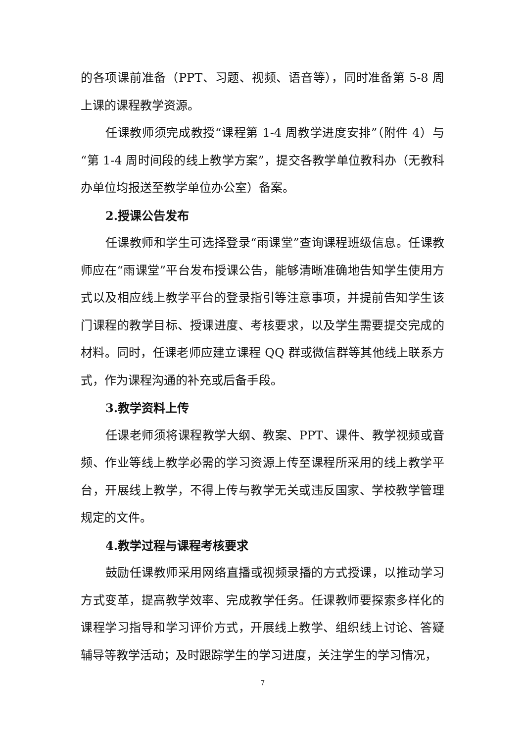的各项课前准备（PPT、习题、视频、语音等），同时准备第 5-8 周上课的课程教学资源。
任课教师须完成教授“课程第 1-4 周教学进度安排”（附件 4）与“第 1-4 周时间段的线上教学方案”，提交各教学单位教科办（无教科办单位均报送至教学单位办公室）备案。
2.授课公告发布
任课教师和学生可选择登录“雨课堂”查询课程班级信息。任课教师应在“雨课堂”平台发布授课公告，能够清晰准确地告知学生使用方式以及相应线上教学平台的登录指引等注意事项，并提前告知学生该门课程的教学目标、授课进度、考核要求，以及学生需要提交完成的材料。同时，任课老师应建立课程 QQ 群或微信群等其他线上联系方式，作为课程沟通的补充或后备手段。
3.教学资料上传
任课老师须将课程教学大纲、教案、PPT、课件、教学视频或音频、作业等线上教学必需的学习资源上传至课程所采用的线上教学平台，开展线上教学，不得上传与教学无关或违反国家、学校教学管理规定的文件。
4.教学过程与课程考核要求
鼓励任课教师采用网络直播或视频录播的方式授课，以推动学习方式变革，提高教学效率、完成教学任务。任课教师要探索多样化的课程学习指导和学习评价方式，开展线上教学、组织线上讨论、答疑辅导等教学活动；及时跟踪学生的学习进度，关注学生的学习情况，
7